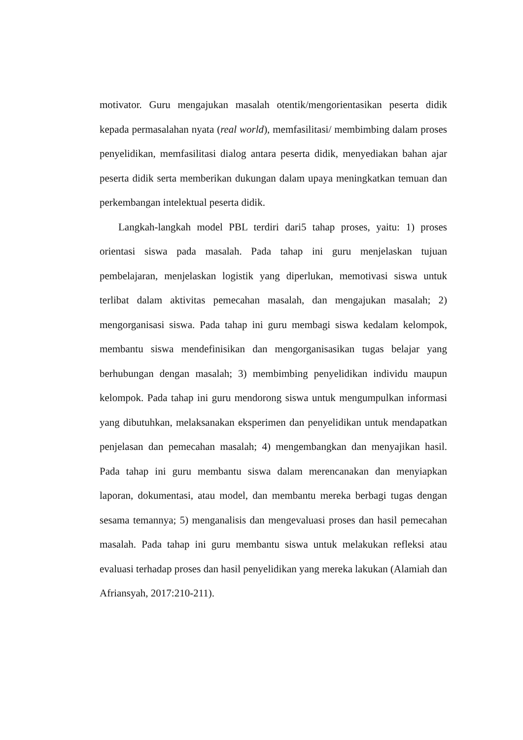motivator. Guru mengajukan masalah otentik/mengorientasikan peserta didik kepada permasalahan nyata (real world), memfasilitasi/ membimbing dalam proses penyelidikan, memfasilitasi dialog antara peserta didik, menyediakan bahan ajar peserta didik serta memberikan dukungan dalam upaya meningkatkan temuan dan perkembangan intelektual peserta didik.
Langkah-langkah model PBL terdiri dari5 tahap proses, yaitu: 1) proses orientasi siswa pada masalah. Pada tahap ini guru menjelaskan tujuan pembelajaran, menjelaskan logistik yang diperlukan, memotivasi siswa untuk terlibat dalam aktivitas pemecahan masalah, dan mengajukan masalah; 2) mengorganisasi siswa. Pada tahap ini guru membagi siswa kedalam kelompok, membantu siswa mendefinisikan dan mengorganisasikan tugas belajar yang berhubungan dengan masalah; 3) membimbing penyelidikan individu maupun kelompok. Pada tahap ini guru mendorong siswa untuk mengumpulkan informasi yang dibutuhkan, melaksanakan eksperimen dan penyelidikan untuk mendapatkan penjelasan dan pemecahan masalah; 4) mengembangkan dan menyajikan hasil. Pada tahap ini guru membantu siswa dalam merencanakan dan menyiapkan laporan, dokumentasi, atau model, dan membantu mereka berbagi tugas dengan sesama temannya; 5) menganalisis dan mengevaluasi proses dan hasil pemecahan masalah. Pada tahap ini guru membantu siswa untuk melakukan refleksi atau evaluasi terhadap proses dan hasil penyelidikan yang mereka lakukan (Alamiah dan Afriansyah, 2017:210-211).